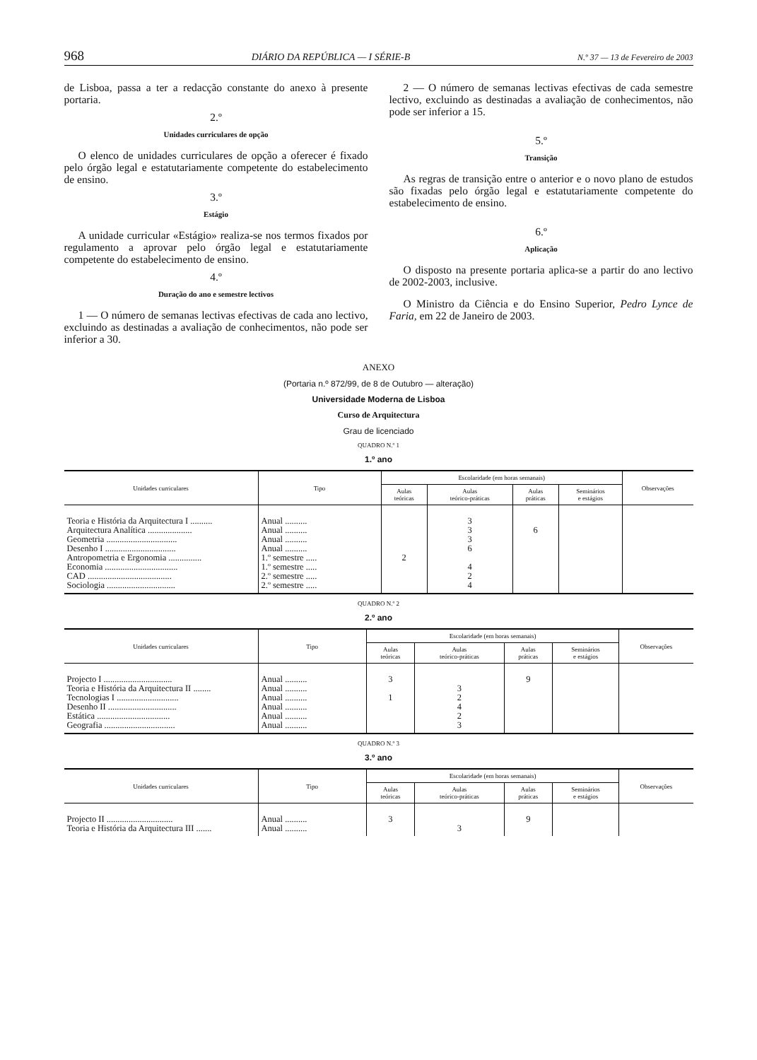968 DIÁRIO DA REPÚBLICA — I SÉRIE-B N.º 37 — 13 de Fevereiro de 2003
de Lisboa, passa a ter a redacção constante do anexo à presente portaria.
2.º
Unidades curriculares de opção
O elenco de unidades curriculares de opção a oferecer é fixado pelo órgão legal e estatutariamente competente do estabelecimento de ensino.
3.º
Estágio
A unidade curricular «Estágio» realiza-se nos termos fixados por regulamento a aprovar pelo órgão legal e estatutariamente competente do estabelecimento de ensino.
4.º
Duração do ano e semestre lectivos
1 — O número de semanas lectivas efectivas de cada ano lectivo, excluindo as destinadas a avaliação de conhecimentos, não pode ser inferior a 30.
2 — O número de semanas lectivas efectivas de cada semestre lectivo, excluindo as destinadas a avaliação de conhecimentos, não pode ser inferior a 15.
5.º
Transição
As regras de transição entre o anterior e o novo plano de estudos são fixadas pelo órgão legal e estatutariamente competente do estabelecimento de ensino.
6.º
Aplicação
O disposto na presente portaria aplica-se a partir do ano lectivo de 2002-2003, inclusive.
O Ministro da Ciência e do Ensino Superior, Pedro Lynce de Faria, em 22 de Janeiro de 2003.
ANEXO
(Portaria n.º 872/99, de 8 de Outubro — alteração)
Universidade Moderna de Lisboa
Curso de Arquitectura
Grau de licenciado
QUADRO N.º 1
1.º ano
| Unidades curriculares | Tipo | Escolaridade (em horas semanais) | | | | Observações |
| --- | --- | --- | --- | --- | --- | --- |
| | | Aulas teóricas | Aulas teórico-práticas | Aulas práticas | Seminários e estágios | |
| Teoria e História da Arquitectura I .......... Arquitectura Analítica .................... Geometria ................................ Desenho I ................................ Antropometria e Ergonomia ............... Economia ................................. CAD ...................................... Sociologia ............................... | Anual .......... Anual .......... Anual .......... Anual .......... 1.º semestre ..... 1.º semestre ..... 2.º semestre ..... 2.º semestre ..... | 2 | 3 3 3 6 4 2 4 | 6 | | |
QUADRO N.º 2
2.º ano
| Unidades curriculares | Tipo | Escolaridade (em horas semanais) | | | | Observações |
| --- | --- | --- | --- | --- | --- | --- |
| | | Aulas teóricas | Aulas teórico-práticas | Aulas práticas | Seminários e estágios | |
| Projecto I ............................... Teoria e História da Arquitectura II ........ Tecnologias I ............................ Desenho II ............................... Estática ................................. Geografia ................................ | Anual .......... Anual .......... Anual .......... Anual .......... Anual .......... Anual .......... | 3 1 | 3 2 4 2 3 | 9 | | |
QUADRO N.º 3
3.º ano
| Unidades curriculares | Tipo | Escolaridade (em horas semanais) | | | | Observações |
| --- | --- | --- | --- | --- | --- | --- |
| | | Aulas teóricas | Aulas teórico-práticas | Aulas práticas | Seminários e estágios | |
| Projecto II .............................. Teoria e História da Arquitectura III ....... | Anual .......... Anual .......... | 3 | 3 | 9 | | |